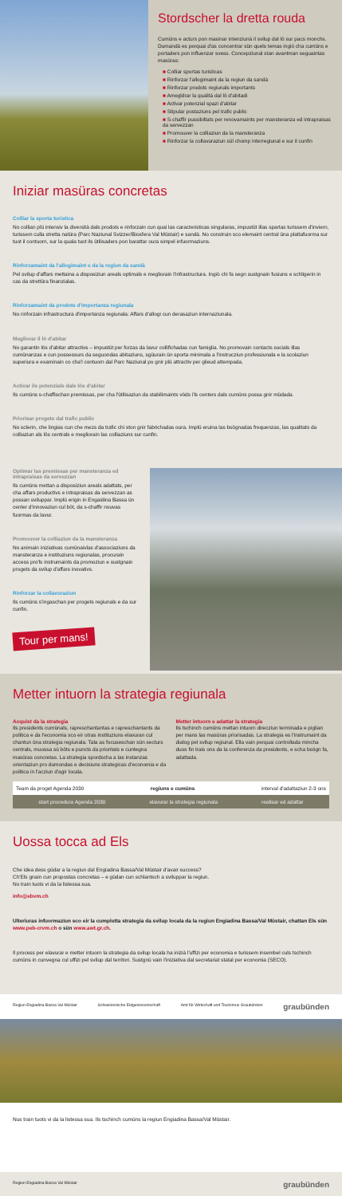Stordscher la dretta rouda
Cumüns e acturs pon masinar intenziunà il svilup dal lö sur pacs monchs. Dumandà es perquai d'as concentrar sün quels temas ingiò cha cumüns e portaders pon influenzar svess. Concepziunal stan avantman seguaintas masüras:
■ Colliar sportas turisticas
■ Rinforzar l'allogimaint da la regiun da sandà
■ Rinforzar prodots regiunals importants
■ Amegldrar la qualità dal lö d'abitadi
■ Activar potenzial spazi d'abitar
■ Stipular postaziuns pel trafic public
■ S-chaffir pussibiltats per renovamaints per mansteranza ed intrapraisas da servezzan
■ Promouver la colliaziun da la mansteranza
■ Rinforzar la collavuraziun sül chomp interregiunal e sur il cunfin
Iniziar masüras concretas
Colliar la sporta turistica
No collian plü intensiv la diversità dals prodots e rinforzain cun quai las caracteristicas singularas, impustüt illas spartas turissem d'inviern, turissem culla stretta natüra (Parc Naziunal Svizzer/Biosfera Val Müstair) e sandà. No construin sco elemaint central üna plattafuorma sur tuot il contuorn, sur la quala tuot ils ütilisaders pon barattar oura simpel infuormaziuns.
Rinforzamaint da l'allogimaint e da la regiun da sandà
Pel svilup d'affars mettaina a disposiziun areals optimals e megliorain l'infrastructura. Ingiò chi fa segn sustgnain fusiuns e schligerin in cas da strettüra finanzialas.
Rinforzamaint da prodots d'importanza regiunala
No rinforzain infrastructura d'importanza regiunala: Affars d'allogi cun derasaziun internaziunala.
Megliorar il lö d'abitar
No garantin lös d'abitar attractivs – impustüt per forzas da lavur collifichadas cun famiglia. No promovain contacts socials illas cumünanzas e cun possessurs da seguondas abitaziuns, sgüurain ün sporta minimala a l'instrucziun professiunala e la scolaziun superiura e examinain co cha'l contuorn dal Parc Naziunal po gnir plü attractiv per glieud attempada.
Activar ils potenzials dals lös d'abitar
Ils cumüns s-chaffischan premissas, per cha l'ütilisaziun da stabilimaints vöds i'ls centers dals cumüns possa gnir müdada.
Priorisar progets dal trafic public
No sclerin, che lingias cun che mezs da trafic chi ston gnir fabrichadas oura. Implü eruina las bsögnadas frequenzas, las qualitats da colliaziun als lös centrals e megliorain las colliaziuns sur cunfin.
Optimar las premissas per mansteranza ed intrapraisas da servezzan
Ils cumüns mettan a disposiziun areals adattats, per cha affars productivs e intrapraisas da servezzan as possan sviluppar. Implü erigin in Engaidina Bassa ün center d'innovaziun cul böt, da s-chaffir nouvas fuormas da lavur.
Promouver la colliaziun da la mansteranza
No animain iniziativas cumünaivlas d'associaziuns da mansteranza e instituziuns regiunalas, procurain access pro'ls instrumaints da promoziun e sustgnain progets da svilup d'affars inovativs.
Rinforzar la collavuraziun
Ils cumüns s'ingaschan per progets regiunals e da sur cunfin.
Tour per mans!
Metter intuorn la strategia regiunala
Acquist da la strategia
Ils presidents cumünals, rapreschantantas e rapreschantants da politica e da l'economia sco eir otras instituziuns elavuran cul chantun üna strategia regiunala. Tala as focuseschan sün secturs centrals, muossa sü böts e puncts da prioritats e cuntegna masüras concretas. La strategia spordscha a las instanzas orientaziun pro dumondas e decisiuns strategicas d'economia e da politica in l'acziun d'agir locala.
Metter intuorn e adattar la strategia
Ils tschinch cumüns mettan intuorn direcziun terminada e piglian per mans las masüras priorisadas. La strategia es l'instrumaint da dialog pel svilup regiunal. Ella vain perquai controllada mincha duos fin trais ons da la conferenza da presidents, e scha bsögn fa, adattada.
Team da proget Agenda 2030 regiuns e cumüns interval d'adattaziun 2-3 ons
start procedura Agenda 2030 elavurar la strategia regiunala realisar ed adattar
Uossa tocca ad Els
Che idea dess güdar a la regiun dal Engiadina Bassa/Val Müstair d'avair success?
Ch'Els gnain cun propostas concretas – e güdan cun schlantsch a sviluppar la regiun.
No train tuots vi da la listessa sua.
info@ebvm.ch
Ulteriuras infuormaziun sco eir la cumpletta strategia da svilup locala da la regiun Engiadina Bassa/Val Müstair, chattan Els sün www.peb-crvm.ch o sün www.awt.gr.ch.
Il process per elavurar e metter intuorn la strategia da svilup locala ha inizià l'uffizi per economia e turissem insembel culs tschinch cumüns in cunvegna cul uffizi pel svilup dal territori. Sustgnü vain l'iniziativa dal secretariat statal per economia (SECO).
Regiun Engiadina Bassa Val Müstair Schweizerische Eidgenossenschaft Amt für Wirtschaft und Tourismus Graubünden graubünden
Nus train tuots vi da la listessa sua. Ils tschinch cumüns la regiun Engiadina Bassa/Val Müstair.
Regiun Engiadina Bassa Val Müstair graubünden